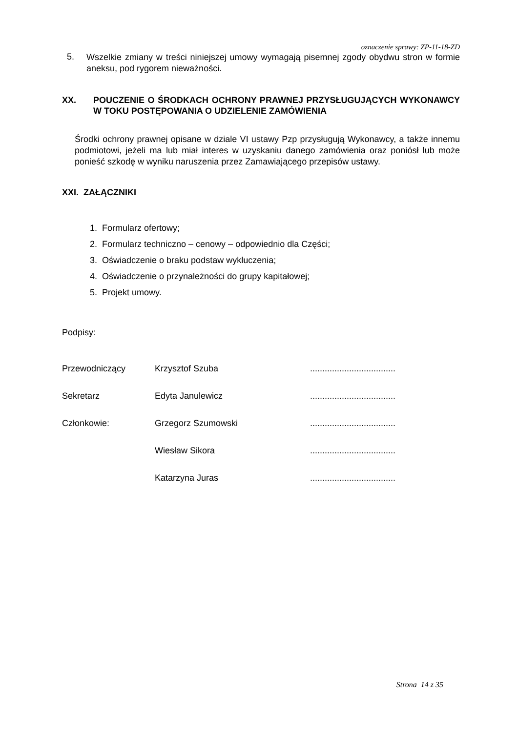oznaczenie sprawy: ZP-11-18-ZD
5.
Wszelkie zmiany w treści niniejszej umowy wymagają pisemnej zgody obydwu stron w formie aneksu, pod rygorem nieważności.
XX. POUCZENIE O ŚRODKACH OCHRONY PRAWNEJ PRZYSŁUGUJĄCYCH WYKONAWCY W TOKU POSTĘPOWANIA O UDZIELENIE ZAMÓWIENIA
Środki ochrony prawnej opisane w dziale VI ustawy Pzp przysługują Wykonawcy, a także innemu podmiotowi, jeżeli ma lub miał interes w uzyskaniu danego zamówienia oraz poniósł lub może ponieść szkodę w wyniku naruszenia przez Zamawiającego przepisów ustawy.
XXI. ZAŁĄCZNIKI
1. Formularz ofertowy;
2. Formularz techniczno – cenowy – odpowiednio dla Części;
3. Oświadczenie o braku podstaw wykluczenia;
4. Oświadczenie o przynależności do grupy kapitałowej;
5. Projekt umowy.
Podpisy:
Przewodniczący Krzysztof Szuba ...................................
Sekretarz Edyta Janulewicz ...................................
Członkowie: Grzegorz Szumowski ...................................
Wiesław Sikora ...................................
Katarzyna Juras ...................................
Strona 14 z 35